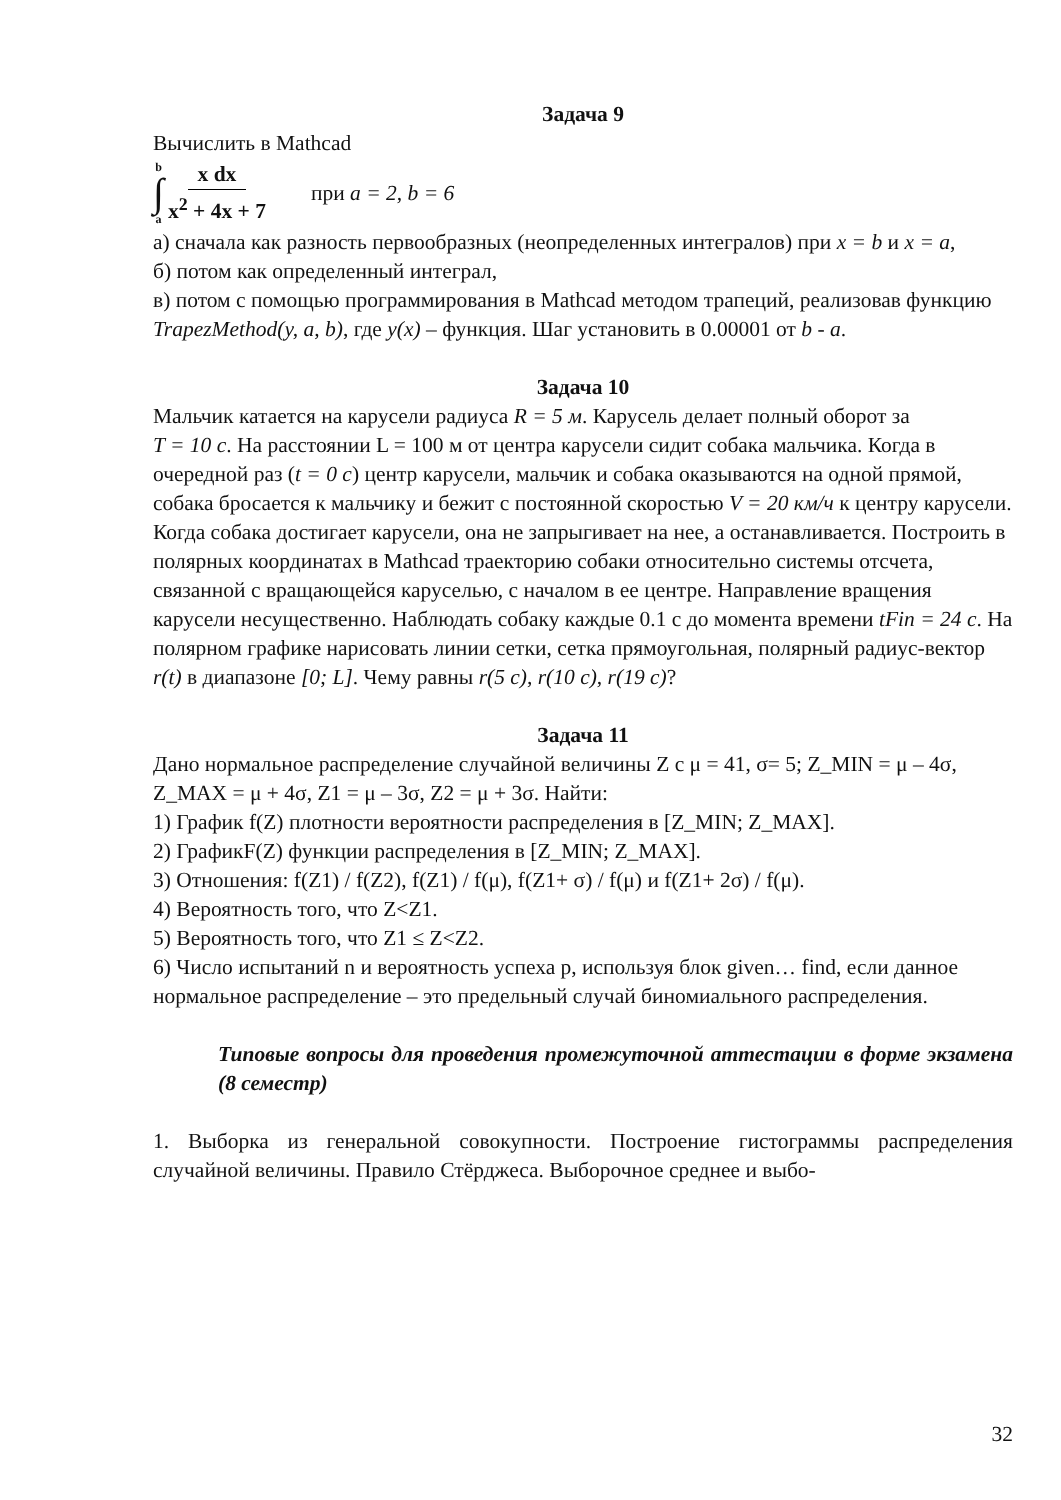Задача 9
Вычислить в Mathcad
b
∫
a
x dx x<sup>2</sup> + 4x + 7
при a = 2, b = 6
а) сначала как разность первообразных (неопределенных интегралов) при x = b и x = a,
б) потом как определенный интеграл,
в) потом с помощью программирования в Mathcad методом трапеций, реализовав функцию TrapezMethod(y, a, b), где y(x) – функция. Шаг установить в 0.00001 от b - a.
Задача 10
Мальчик катается на карусели радиуса R = 5 м. Карусель делает полный оборот за
T = 10 c. На расстоянии L = 100 м от центра карусели сидит собака мальчика. Когда в очередной раз (t = 0 c) центр карусели, мальчик и собака оказываются на одной прямой, собака бросается к мальчику и бежит с постоянной скоростью V = 20 км/ч к центру карусели. Когда собака достигает карусели, она не запрыгивает на нее, а останавливается. Построить в полярных координатах в Mathcad траекторию собаки относительно системы отсчета, связанной с вращающейся каруселью, с началом в ее центре. Направление вращения карусели несущественно. Наблюдать собаку каждые 0.1 с до момента времени tFin = 24 c. На полярном графике нарисовать линии сетки, сетка прямоугольная, полярный радиус-вектор r(t) в диапазоне [0; L]. Чему равны r(5 c), r(10 c), r(19 c)?
Задача 11
Дано нормальное распределение случайной величины Z с μ = 41, σ= 5; Z_MIN = μ – 4σ,
Z_MAX = μ + 4σ, Z1 = μ – 3σ, Z2 = μ + 3σ. Найти:
1) График f(Z) плотности вероятности распределения в [Z_MIN; Z_MAX].
2) ГрафикF(Z) функции распределения в [Z_MIN; Z_MAX].
3) Отношения: f(Z1) / f(Z2), f(Z1) / f(μ), f(Z1+ σ) / f(μ) и f(Z1+ 2σ) / f(μ).
4) Вероятность того, что Z<Z1.
5) Вероятность того, что Z1 ≤ Z<Z2.
6) Число испытаний n и вероятность успеха p, используя блок given… find, если данное нормальное распределение – это предельный случай биномиального распределения.
Типовые вопросы для проведения промежуточной аттестации в форме экзамена (8 семестр)
1. Выборка из генеральной совокупности. Построение гистограммы распределения случайной величины. Правило Стёрджеса. Выборочное среднее и выбо-
32